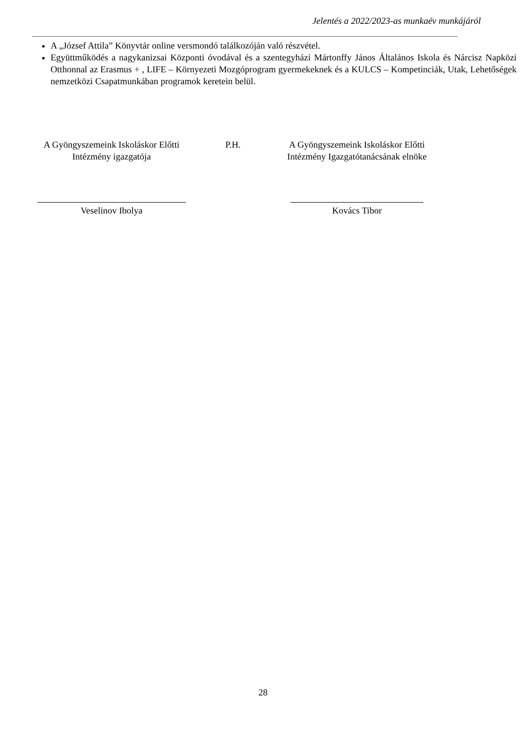Jelentés a 2022/2023-as munkaév munkájáról
A „József Attila” Könyvtár online versmondó találkozóján való részvétel.
Együttműködés a nagykanizsai Központi óvodával és a szentegyházi Mártonffy János Általános Iskola és Nárcisz Napközi Otthonnal az Erasmus + , LIFE – Környezeti Mozgóprogram gyermekeknek és a KULCS – Kompetinciák, Utak, Lehetőségek nemzetközi Csapatmunkában programok keretein belül.
A Gyöngyszemeink Iskoláskor Előtti
Intézmény igazgatója
Veselinov Ibolya
P.H. A Gyöngyszemeink Iskoláskor Előtti
Intézmény Igazgatótanácsának elnöke
Kovács Tibor
28